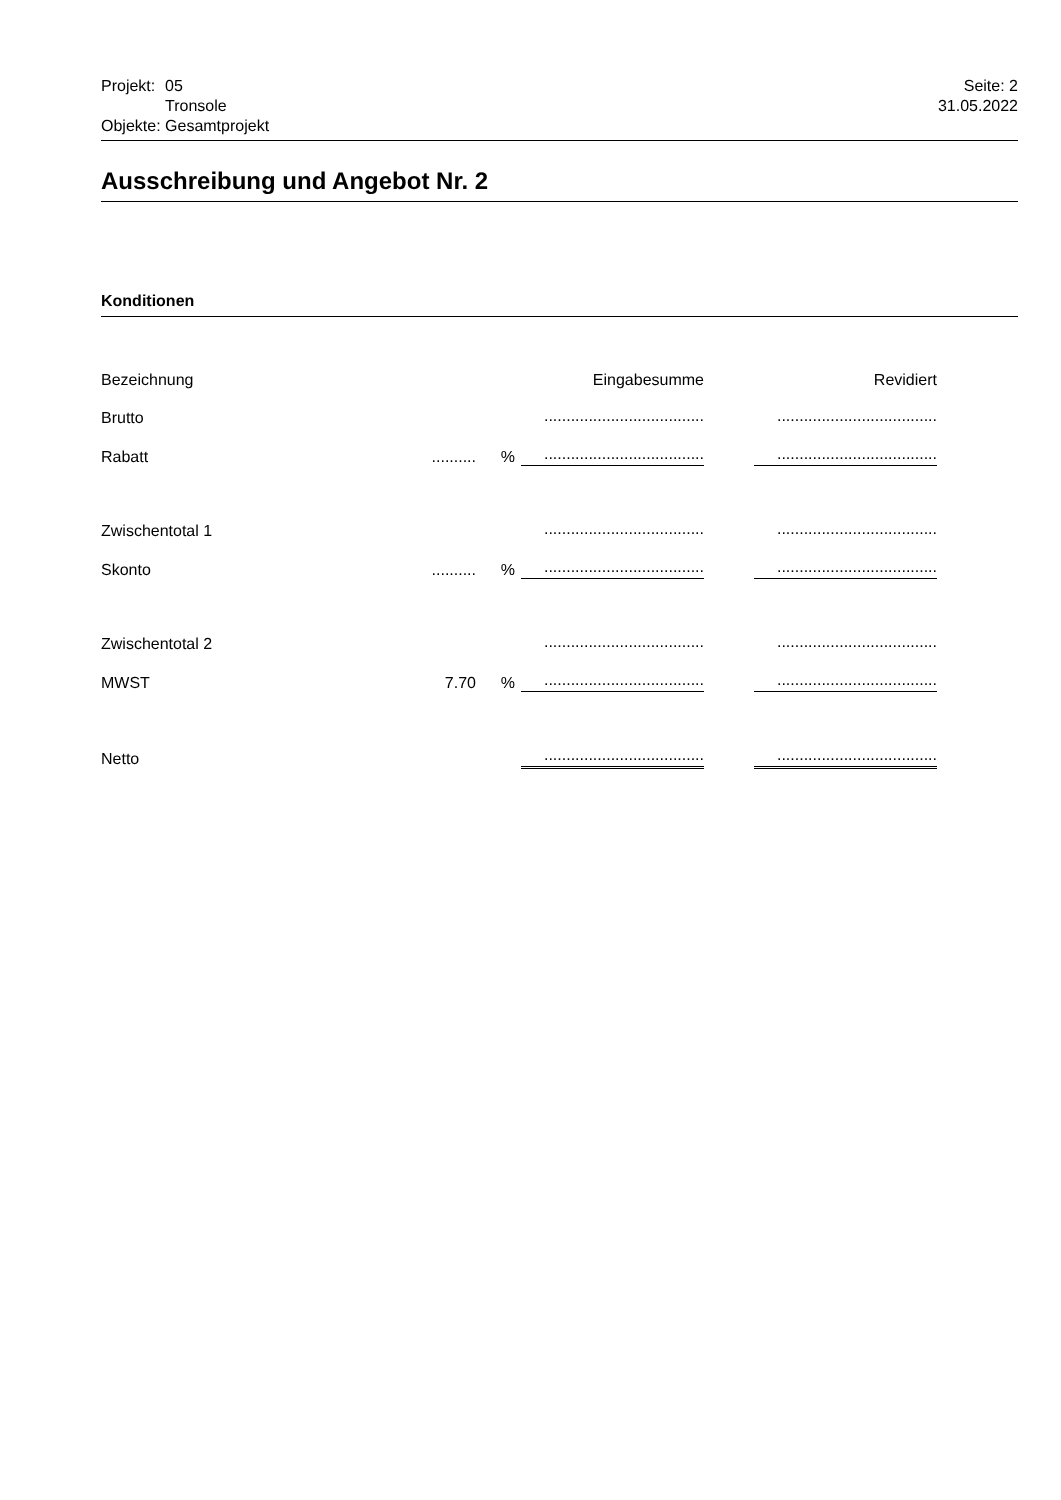| Projekt: | 05 |
| | Tronsole |
| Objekte: | Gesamtprojekt |
Seite: 2
31.05.2022
Ausschreibung und Angebot Nr. 2
Konditionen
| Bezeichnung | | | Eingabesumme | | Revidiert |
| --- | --- | --- | --- | --- | --- |
| Brutto | | | .................................... | | .................................... |
| Rabatt | .......... | % | .................................... | | .................................... |
| Zwischentotal 1 | | | .................................... | | .................................... |
| Skonto | .......... | % | .................................... | | .................................... |
| Zwischentotal 2 | | | .................................... | | .................................... |
| MWST | 7.70 | % | .................................... | | .................................... |
| Netto | | | .................................... | | .................................... |